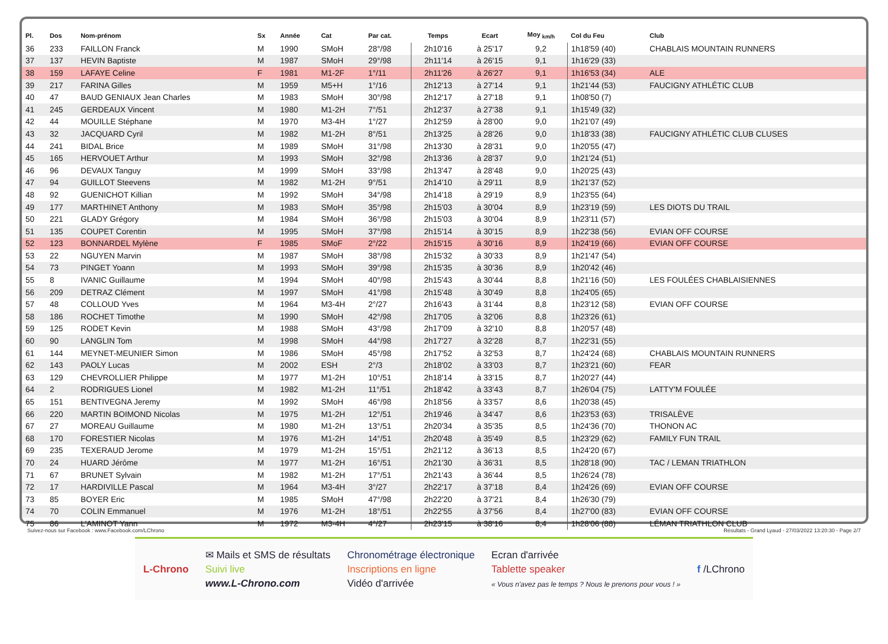| Pl. | Dos | Nom-prénom | Sx | Année | Cat | Par cat. | Temps | Ecart | Moy <sub>km/h</sub> | Col du Feu | Club |
| --- | --- | --- | --- | --- | --- | --- | --- | --- | --- | --- | --- |
| 36 | 233 | FAILLON Franck | M | 1990 | SMoH | 28°/98 | 2h10'16 | à 25'17 | 9,2 | 1h18'59 (40) | CHABLAIS MOUNTAIN RUNNERS |
| 37 | 137 | HEVIN Baptiste | M | 1987 | SMoH | 29°/98 | 2h11'14 | à 26'15 | 9,1 | 1h16'29 (33) | |
| 38 | 159 | LAFAYE Celine | F | 1981 | M1-2F | 1°/11 | 2h11'26 | à 26'27 | 9,1 | 1h16'53 (34) | ALE |
| 39 | 217 | FARINA Gilles | M | 1959 | M5+H | 1°/16 | 2h12'13 | à 27'14 | 9,1 | 1h21'44 (53) | FAUCIGNY ATHLÉTIC CLUB |
| 40 | 47 | BAUD GENIAUX Jean Charles | M | 1983 | SMoH | 30°/98 | 2h12'17 | à 27'18 | 9,1 | 1h08'50 (7) | |
| 41 | 245 | GERDEAUX Vincent | M | 1980 | M1-2H | 7°/51 | 2h12'37 | à 27'38 | 9,1 | 1h15'49 (32) | |
| 42 | 44 | MOUILLE Stéphane | M | 1970 | M3-4H | 1°/27 | 2h12'59 | à 28'00 | 9,0 | 1h21'07 (49) | |
| 43 | 32 | JACQUARD Cyril | M | 1982 | M1-2H | 8°/51 | 2h13'25 | à 28'26 | 9,0 | 1h18'33 (38) | FAUCIGNY ATHLÉTIC CLUB CLUSES |
| 44 | 241 | BIDAL Brice | M | 1989 | SMoH | 31°/98 | 2h13'30 | à 28'31 | 9,0 | 1h20'55 (47) | |
| 45 | 165 | HERVOUET Arthur | M | 1993 | SMoH | 32°/98 | 2h13'36 | à 28'37 | 9,0 | 1h21'24 (51) | |
| 46 | 96 | DEVAUX Tanguy | M | 1999 | SMoH | 33°/98 | 2h13'47 | à 28'48 | 9,0 | 1h20'25 (43) | |
| 47 | 94 | GUILLOT Steevens | M | 1982 | M1-2H | 9°/51 | 2h14'10 | à 29'11 | 8,9 | 1h21'37 (52) | |
| 48 | 92 | GUENICHOT Killian | M | 1992 | SMoH | 34°/98 | 2h14'18 | à 29'19 | 8,9 | 1h23'55 (64) | |
| 49 | 177 | MARTHINET Anthony | M | 1983 | SMoH | 35°/98 | 2h15'03 | à 30'04 | 8,9 | 1h23'19 (59) | LES DIOTS DU TRAIL |
| 50 | 221 | GLADY Grégory | M | 1984 | SMoH | 36°/98 | 2h15'03 | à 30'04 | 8,9 | 1h23'11 (57) | |
| 51 | 135 | COUPET Corentin | M | 1995 | SMoH | 37°/98 | 2h15'14 | à 30'15 | 8,9 | 1h22'38 (56) | EVIAN OFF COURSE |
| 52 | 123 | BONNARDEL Mylène | F | 1985 | SMoF | 2°/22 | 2h15'15 | à 30'16 | 8,9 | 1h24'19 (66) | EVIAN OFF COURSE |
| 53 | 22 | NGUYEN Marvin | M | 1987 | SMoH | 38°/98 | 2h15'32 | à 30'33 | 8,9 | 1h21'47 (54) | |
| 54 | 73 | PINGET Yoann | M | 1993 | SMoH | 39°/98 | 2h15'35 | à 30'36 | 8,9 | 1h20'42 (46) | |
| 55 | 8 | IVANIC Guillaume | M | 1994 | SMoH | 40°/98 | 2h15'43 | à 30'44 | 8,8 | 1h21'16 (50) | LES FOULÉES CHABLAISIENNES |
| 56 | 209 | DETRAZ Clément | M | 1997 | SMoH | 41°/98 | 2h15'48 | à 30'49 | 8,8 | 1h24'05 (65) | |
| 57 | 48 | COLLOUD Yves | M | 1964 | M3-4H | 2°/27 | 2h16'43 | à 31'44 | 8,8 | 1h23'12 (58) | EVIAN OFF COURSE |
| 58 | 186 | ROCHET Timothe | M | 1990 | SMoH | 42°/98 | 2h17'05 | à 32'06 | 8,8 | 1h23'26 (61) | |
| 59 | 125 | RODET Kevin | M | 1988 | SMoH | 43°/98 | 2h17'09 | à 32'10 | 8,8 | 1h20'57 (48) | |
| 60 | 90 | LANGLIN Tom | M | 1998 | SMoH | 44°/98 | 2h17'27 | à 32'28 | 8,7 | 1h22'31 (55) | |
| 61 | 144 | MEYNET-MEUNIER Simon | M | 1986 | SMoH | 45°/98 | 2h17'52 | à 32'53 | 8,7 | 1h24'24 (68) | CHABLAIS MOUNTAIN RUNNERS |
| 62 | 143 | PAOLY Lucas | M | 2002 | ESH | 2°/3 | 2h18'02 | à 33'03 | 8,7 | 1h23'21 (60) | FEAR |
| 63 | 129 | CHEVROLLIER Philippe | M | 1977 | M1-2H | 10°/51 | 2h18'14 | à 33'15 | 8,7 | 1h20'27 (44) | |
| 64 | 2 | RODRIGUES Lionel | M | 1982 | M1-2H | 11°/51 | 2h18'42 | à 33'43 | 8,7 | 1h26'04 (75) | LATTY'M FOULÉE |
| 65 | 151 | BENTIVEGNA Jeremy | M | 1992 | SMoH | 46°/98 | 2h18'56 | à 33'57 | 8,6 | 1h20'38 (45) | |
| 66 | 220 | MARTIN BOIMOND Nicolas | M | 1975 | M1-2H | 12°/51 | 2h19'46 | à 34'47 | 8,6 | 1h23'53 (63) | TRISALÈVE |
| 67 | 27 | MOREAU Guillaume | M | 1980 | M1-2H | 13°/51 | 2h20'34 | à 35'35 | 8,5 | 1h24'36 (70) | THONON AC |
| 68 | 170 | FORESTIER Nicolas | M | 1976 | M1-2H | 14°/51 | 2h20'48 | à 35'49 | 8,5 | 1h23'29 (62) | FAMILY FUN TRAIL |
| 69 | 235 | TEXERAUD Jerome | M | 1979 | M1-2H | 15°/51 | 2h21'12 | à 36'13 | 8,5 | 1h24'20 (67) | |
| 70 | 24 | HUARD Jérôme | M | 1977 | M1-2H | 16°/51 | 2h21'30 | à 36'31 | 8,5 | 1h28'18 (90) | TAC / LEMAN TRIATHLON |
| 71 | 67 | BRUNET Sylvain | M | 1982 | M1-2H | 17°/51 | 2h21'43 | à 36'44 | 8,5 | 1h26'24 (78) | |
| 72 | 17 | HARDIVILLE Pascal | M | 1964 | M3-4H | 3°/27 | 2h22'17 | à 37'18 | 8,4 | 1h24'26 (69) | EVIAN OFF COURSE |
| 73 | 85 | BOYER Eric | M | 1985 | SMoH | 47°/98 | 2h22'20 | à 37'21 | 8,4 | 1h26'30 (79) | |
| 74 | 70 | COLIN Emmanuel | M | 1976 | M1-2H | 18°/51 | 2h22'55 | à 37'56 | 8,4 | 1h27'00 (83) | EVIAN OFF COURSE |
| 75 | 86 | L'AMINOT Yann | M | 1972 | M3-4H | 4°/27 | 2h23'15 | à 38'16 | 8,4 | 1h28'06 (88) | LÉMAN TRIATHLON CLUB |
Suivez-nous sur Facebook : www.Facebook.com/LChrono Résultats - Grand Lyaud - 27/03/2022 13:20:30 - Page 2/7
L-Chrono
✉ Mails et SMS de résultats
Suivi live
www.L-Chrono.com
Chronométrage électronique
Inscriptions en ligne
Vidéo d'arrivée
Ecran d'arrivée
Tablette speaker
« Vous n'avez pas le temps ? Nous le prenons pour vous ! »
f /LChrono